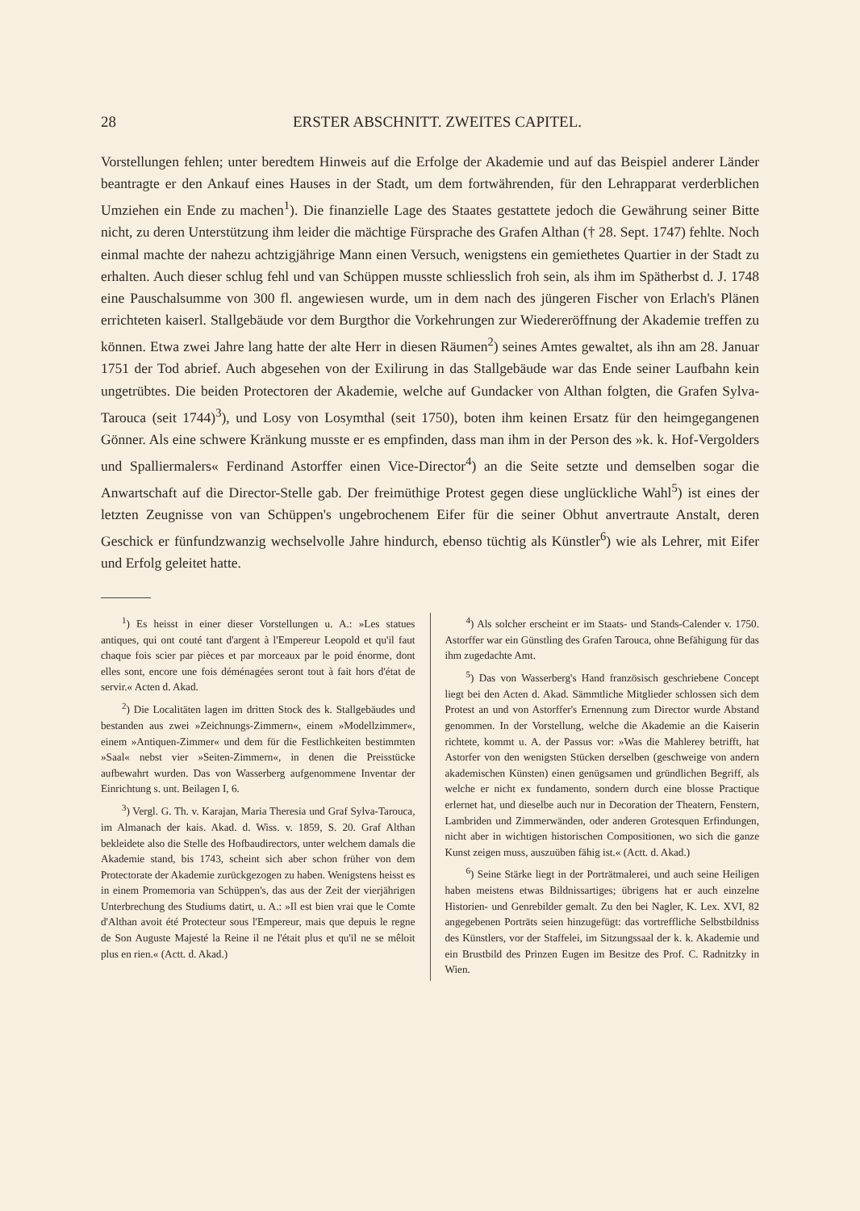28 ERSTER ABSCHNITT. ZWEITES CAPITEL.
Vorstellungen fehlen; unter beredtem Hinweis auf die Erfolge der Akademie und auf das Beispiel anderer Länder beantragte er den Ankauf eines Hauses in der Stadt, um dem fortwährenden, für den Lehrapparat verderblichen Umziehen ein Ende zu machen<sup>1</sup>). Die finanzielle Lage des Staates gestattete jedoch die Gewährung seiner Bitte nicht, zu deren Unterstützung ihm leider die mächtige Fürsprache des Grafen Althan († 28. Sept. 1747) fehlte. Noch einmal machte der nahezu achtzigjährige Mann einen Versuch, wenigstens ein gemiethetes Quartier in der Stadt zu erhalten. Auch dieser schlug fehl und van Schüppen musste schliesslich froh sein, als ihm im Spätherbst d. J. 1748 eine Pauschalsumme von 300 fl. angewiesen wurde, um in dem nach des jüngeren Fischer von Erlach's Plänen errichteten kaiserl. Stallgebäude vor dem Burgthor die Vorkehrungen zur Wiedereröffnung der Akademie treffen zu können. Etwa zwei Jahre lang hatte der alte Herr in diesen Räumen<sup>2</sup>) seines Amtes gewaltet, als ihn am 28. Januar 1751 der Tod abrief. Auch abgesehen von der Exilirung in das Stallgebäude war das Ende seiner Laufbahn kein ungetrübtes. Die beiden Protectoren der Akademie, welche auf Gundacker von Althan folgten, die Grafen Sylva-Tarouca (seit 1744)<sup>3</sup>), und Losy von Losymthal (seit 1750), boten ihm keinen Ersatz für den heimgegangenen Gönner. Als eine schwere Kränkung musste er es empfinden, dass man ihm in der Person des »k. k. Hof-Vergolders und Spalliermalers« Ferdinand Astorffer einen Vice-Director<sup>4</sup>) an die Seite setzte und demselben sogar die Anwartschaft auf die Director-Stelle gab. Der freimüthige Protest gegen diese unglückliche Wahl<sup>5</sup>) ist eines der letzten Zeugnisse von van Schüppen's ungebrochenem Eifer für die seiner Obhut anvertraute Anstalt, deren Geschick er fünfundzwanzig wechselvolle Jahre hindurch, ebenso tüchtig als Künstler<sup>6</sup>) wie als Lehrer, mit Eifer und Erfolg geleitet hatte.
<sup>1</sup>) Es heisst in einer dieser Vorstellungen u. A.: »Les statues antiques, qui ont couté tant d'argent à l'Empereur Leopold et qu'il faut chaque fois scier par pièces et par morceaux par le poid énorme, dont elles sont, encore une fois déménagées seront tout à fait hors d'état de servir.« Acten d. Akad.
<sup>2</sup>) Die Localitäten lagen im dritten Stock des k. Stallgebäudes und bestanden aus zwei »Zeichnungs-Zimmern«, einem »Modellzimmer«, einem »Antiquen-Zimmer« und dem für die Festlichkeiten bestimmten »Saal« nebst vier »Seiten-Zimmern«, in denen die Preisstücke aufbewahrt wurden. Das von Wasserberg aufgenommene Inventar der Einrichtung s. unt. Beilagen I, 6.
<sup>3</sup>) Vergl. G. Th. v. Karajan, Maria Theresia und Graf Sylva-Tarouca, im Almanach der kais. Akad. d. Wiss. v. 1859, S. 20. Graf Althan bekleidete also die Stelle des Hofbaudirectors, unter welchem damals die Akademie stand, bis 1743, scheint sich aber schon früher von dem Protectorate der Akademie zurückgezogen zu haben. Wenigstens heisst es in einem Promemoria van Schüppen's, das aus der Zeit der vierjährigen Unterbrechung des Studiums datirt, u. A.: »Il est bien vrai que le Comte d'Althan avoit été Protecteur sous l'Empereur, mais que depuis le regne de Son Auguste Majesté la Reine il ne l'était plus et qu'il ne se mêloit plus en rien.« (Actt. d. Akad.)
<sup>4</sup>) Als solcher erscheint er im Staats- und Stands-Calender v. 1750. Astorffer war ein Günstling des Grafen Tarouca, ohne Befähigung für das ihm zugedachte Amt.
<sup>5</sup>) Das von Wasserberg's Hand französisch geschriebene Concept liegt bei den Acten d. Akad. Sämmtliche Mitglieder schlossen sich dem Protest an und von Astorffer's Ernennung zum Director wurde Abstand genommen. In der Vorstellung, welche die Akademie an die Kaiserin richtete, kommt u. A. der Passus vor: »Was die Mahlerey betrifft, hat Astorfer von den wenigsten Stücken derselben (geschweige von andern akademischen Künsten) einen genügsamen und gründlichen Begriff, als welche er nicht ex fundamento, sondern durch eine blosse Practique erlernet hat, und dieselbe auch nur in Decoration der Theatern, Fenstern, Lambriden und Zimmerwänden, oder anderen Grotesquen Erfindungen, nicht aber in wichtigen historischen Compositionen, wo sich die ganze Kunst zeigen muss, auszuüben fähig ist.« (Actt. d. Akad.)
<sup>6</sup>) Seine Stärke liegt in der Porträtmalerei, und auch seine Heiligen haben meistens etwas Bildnissartiges; übrigens hat er auch einzelne Historien- und Genrebilder gemalt. Zu den bei Nagler, K. Lex. XVI, 82 angegebenen Porträts seien hinzugefügt: das vortreffliche Selbstbildniss des Künstlers, vor der Staffelei, im Sitzungssaal der k. k. Akademie und ein Brustbild des Prinzen Eugen im Besitze des Prof. C. Radnitzky in Wien.